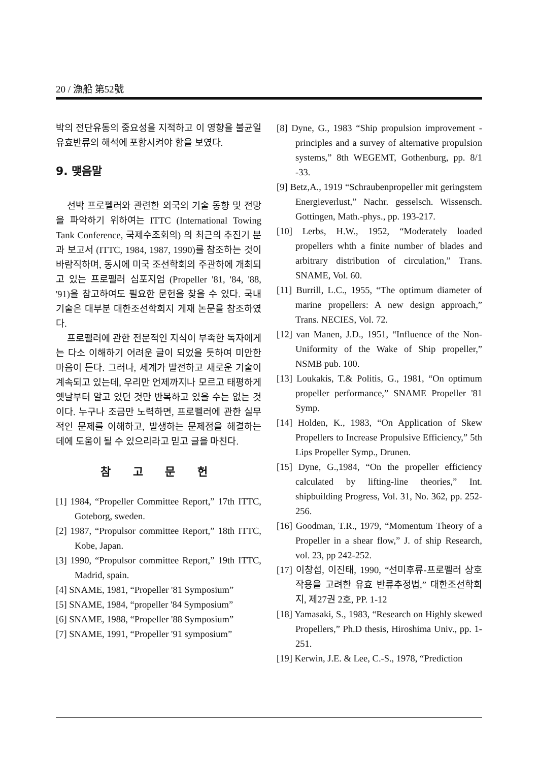20 / 漁船 第52號
박의 전단유동의 중요성을 지적하고 이 영향을 불균일 유효반류의 해석에 포함시켜야 함을 보였다.
9. 맺음말
선박 프로펠러와 관련한 외국의 기술 동향 및 전망을 파악하기 위하여는 ITTC (International Towing Tank Conference, 국제수조회의) 의 최근의 추진기 분과 보고서 (ITTC, 1984, 1987, 1990)를 참조하는 것이 바람직하며, 동시에 미국 조선학회의 주관하에 개최되고 있는 프로펠러 심포지엄 (Propeller '81, '84, '88, '91)을 참고하여도 필요한 문헌을 찾을 수 있다. 국내 기술은 대부분 대한조선학회지 게재 논문을 참조하였다.
프로펠러에 관한 전문적인 지식이 부족한 독자에게는 다소 이해하기 어려운 글이 되었을 듯하여 미안한 마음이 든다. 그러나, 세계가 발전하고 새로운 기술이 계속되고 있는데, 우리만 언제까지나 모르고 태평하게 옛날부터 알고 있던 것만 반복하고 있을 수는 없는 것이다. 누구나 조금만 노력하면, 프로펠러에 관한 실무적인 문제를 이해하고, 발생하는 문제점을 해결하는 데에 도움이 될 수 있으리라고 믿고 글을 마친다.
참 고 문 헌
[1] 1984, “Propeller Committee Report,” 17th ITTC, Goteborg, sweden.
[2] 1987, “Propulsor committee Report,” 18th ITTC, Kobe, Japan.
[3] 1990, “Propulsor committee Report,” 19th ITTC, Madrid, spain.
[4] SNAME, 1981, “Propeller '81 Symposium”
[5] SNAME, 1984, “propeller '84 Symposium”
[6] SNAME, 1988, “Propeller '88 Symposium”
[7] SNAME, 1991, “Propeller '91 symposium”
[8] Dyne, G., 1983 “Ship propulsion improvement - principles and a survey of alternative propulsion systems,” 8th WEGEMT, Gothenburg, pp. 8/1 -33.
[9] Betz,A., 1919 “Schraubenpropeller mit geringstem Energieverlust,” Nachr. gesselsch. Wissensch. Gottingen, Math.-phys., pp. 193-217.
[10] Lerbs, H.W., 1952, “Moderately loaded propellers whth a finite number of blades and arbitrary distribution of circulation,” Trans. SNAME, Vol. 60.
[11] Burrill, L.C., 1955, “The optimum diameter of marine propellers: A new design approach,” Trans. NECIES, Vol. 72.
[12] van Manen, J.D., 1951, “Influence of the Non-Uniformity of the Wake of Ship propeller,” NSMB pub. 100.
[13] Loukakis, T.& Politis, G., 1981, “On optimum propeller performance,” SNAME Propeller '81 Symp.
[14] Holden, K., 1983, “On Application of Skew Propellers to Increase Propulsive Efficiency,” 5th Lips Propeller Symp., Drunen.
[15] Dyne, G.,1984, “On the propeller efficiency calculated by lifting-line theories,” Int. shipbuilding Progress, Vol. 31, No. 362, pp. 252-256.
[16] Goodman, T.R., 1979, “Momentum Theory of a Propeller in a shear flow,” J. of ship Research, vol. 23, pp 242-252.
[17] 이창섭, 이진태, 1990, “선미후류-프로펠러 상호작용을 고려한 유효 반류추정법,” 대한조선학회지, 제27권 2호, PP. 1-12
[18] Yamasaki, S., 1983, “Research on Highly skewed Propellers,” Ph.D thesis, Hiroshima Univ., pp. 1-251.
[19] Kerwin, J.E. & Lee, C.-S., 1978, “Prediction